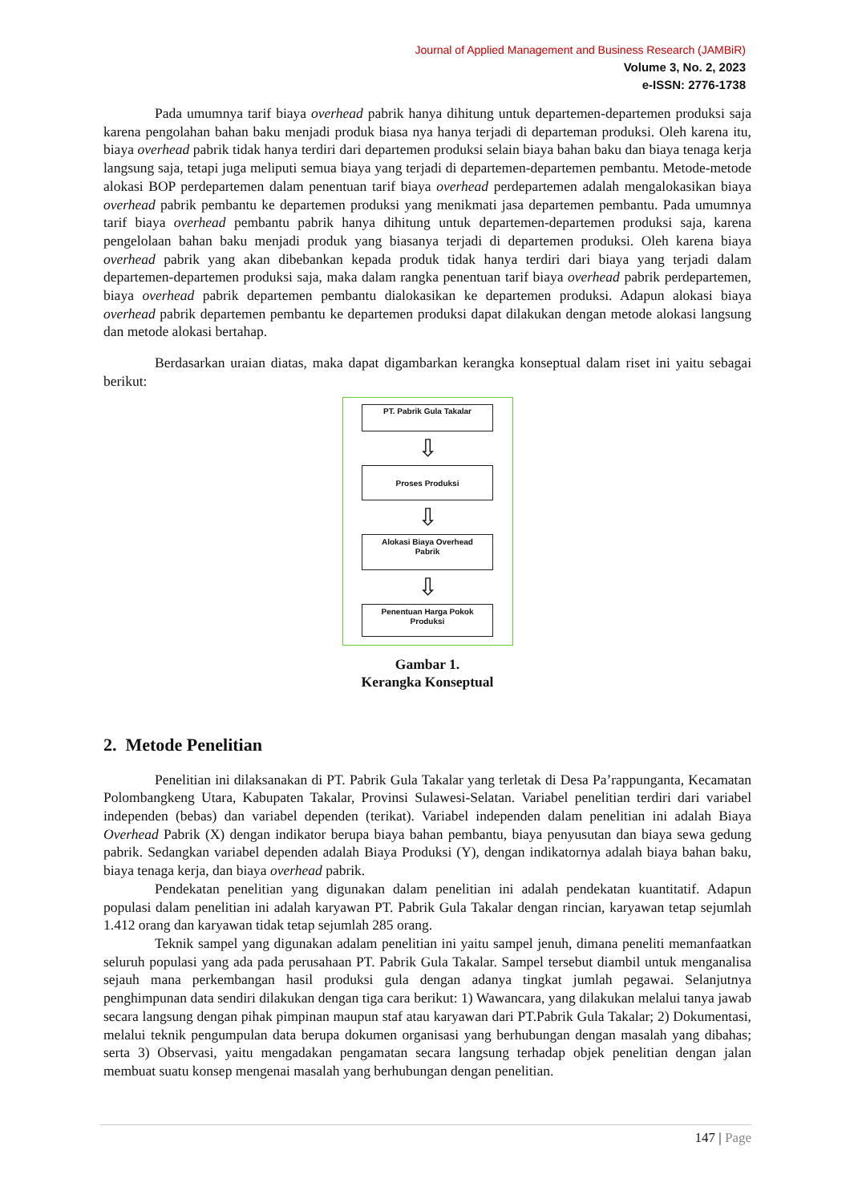Journal of Applied Management and Business Research (JAMBiR)
Volume 3, No. 2, 2023
e-ISSN: 2776-1738
Pada umumnya tarif biaya overhead pabrik hanya dihitung untuk departemen-departemen produksi saja karena pengolahan bahan baku menjadi produk biasa nya hanya terjadi di departeman produksi. Oleh karena itu, biaya overhead pabrik tidak hanya terdiri dari departemen produksi selain biaya bahan baku dan biaya tenaga kerja langsung saja, tetapi juga meliputi semua biaya yang terjadi di departemen-departemen pembantu. Metode-metode alokasi BOP perdepartemen dalam penentuan tarif biaya overhead perdepartemen adalah mengalokasikan biaya overhead pabrik pembantu ke departemen produksi yang menikmati jasa departemen pembantu. Pada umumnya tarif biaya overhead pembantu pabrik hanya dihitung untuk departemen-departemen produksi saja, karena pengelolaan bahan baku menjadi produk yang biasanya terjadi di departemen produksi. Oleh karena biaya overhead pabrik yang akan dibebankan kepada produk tidak hanya terdiri dari biaya yang terjadi dalam departemen-departemen produksi saja, maka dalam rangka penentuan tarif biaya overhead pabrik perdepartemen, biaya overhead pabrik departemen pembantu dialokasikan ke departemen produksi. Adapun alokasi biaya overhead pabrik departemen pembantu ke departemen produksi dapat dilakukan dengan metode alokasi langsung dan metode alokasi bertahap.
Berdasarkan uraian diatas, maka dapat digambarkan kerangka konseptual dalam riset ini yaitu sebagai berikut:
PT. Pabrik Gula Takalar
⇩
Proses Produksi
⇩
Alokasi Biaya Overhead
Pabrik
⇩
Penentuan Harga Pokok
Produksi
Gambar 1.
Kerangka Konseptual
2. Metode Penelitian
Penelitian ini dilaksanakan di PT. Pabrik Gula Takalar yang terletak di Desa Pa’rappunganta, Kecamatan Polombangkeng Utara, Kabupaten Takalar, Provinsi Sulawesi-Selatan. Variabel penelitian terdiri dari variabel independen (bebas) dan variabel dependen (terikat). Variabel independen dalam penelitian ini adalah Biaya Overhead Pabrik (X) dengan indikator berupa biaya bahan pembantu, biaya penyusutan dan biaya sewa gedung pabrik. Sedangkan variabel dependen adalah Biaya Produksi (Y), dengan indikatornya adalah biaya bahan baku, biaya tenaga kerja, dan biaya overhead pabrik.
Pendekatan penelitian yang digunakan dalam penelitian ini adalah pendekatan kuantitatif. Adapun populasi dalam penelitian ini adalah karyawan PT. Pabrik Gula Takalar dengan rincian, karyawan tetap sejumlah 1.412 orang dan karyawan tidak tetap sejumlah 285 orang.
Teknik sampel yang digunakan adalam penelitian ini yaitu sampel jenuh, dimana peneliti memanfaatkan seluruh populasi yang ada pada perusahaan PT. Pabrik Gula Takalar. Sampel tersebut diambil untuk menganalisa sejauh mana perkembangan hasil produksi gula dengan adanya tingkat jumlah pegawai. Selanjutnya penghimpunan data sendiri dilakukan dengan tiga cara berikut: 1) Wawancara, yang dilakukan melalui tanya jawab secara langsung dengan pihak pimpinan maupun staf atau karyawan dari PT.Pabrik Gula Takalar; 2) Dokumentasi, melalui teknik pengumpulan data berupa dokumen organisasi yang berhubungan dengan masalah yang dibahas; serta 3) Observasi, yaitu mengadakan pengamatan secara langsung terhadap objek penelitian dengan jalan membuat suatu konsep mengenai masalah yang berhubungan dengan penelitian.
147 | Page